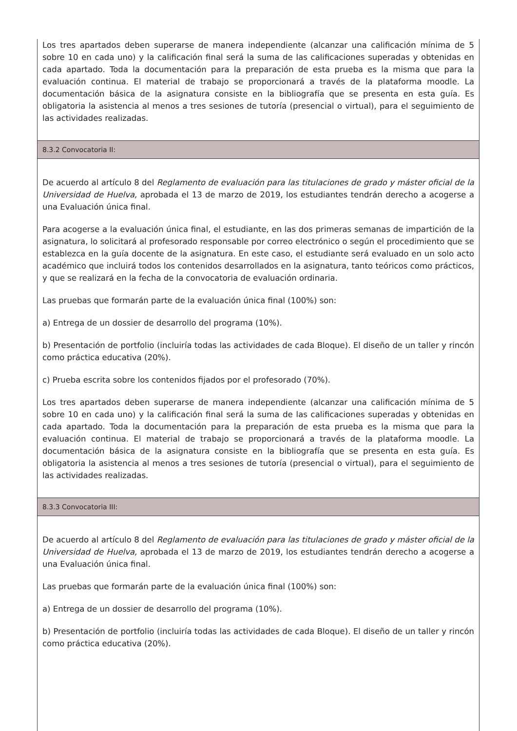Los tres apartados deben superarse de manera independiente (alcanzar una calificación mínima de 5 sobre 10 en cada uno) y la calificación final será la suma de las calificaciones superadas y obtenidas en cada apartado. Toda la documentación para la preparación de esta prueba es la misma que para la evaluación continua. El material de trabajo se proporcionará a través de la plataforma moodle. La documentación básica de la asignatura consiste en la bibliografía que se presenta en esta guía. Es obligatoria la asistencia al menos a tres sesiones de tutoría (presencial o virtual), para el seguimiento de las actividades realizadas.
8.3.2 Convocatoria II:
De acuerdo al artículo 8 del Reglamento de evaluación para las titulaciones de grado y máster oficial de la Universidad de Huelva, aprobada el 13 de marzo de 2019, los estudiantes tendrán derecho a acogerse a una Evaluación única final.
Para acogerse a la evaluación única final, el estudiante, en las dos primeras semanas de impartición de la asignatura, lo solicitará al profesorado responsable por correo electrónico o según el procedimiento que se establezca en la guía docente de la asignatura. En este caso, el estudiante será evaluado en un solo acto académico que incluirá todos los contenidos desarrollados en la asignatura, tanto teóricos como prácticos, y que se realizará en la fecha de la convocatoria de evaluación ordinaria.
Las pruebas que formarán parte de la evaluación única final (100%) son:
a) Entrega de un dossier de desarrollo del programa (10%).
b) Presentación de portfolio (incluiría todas las actividades de cada Bloque). El diseño de un taller y rincón como práctica educativa (20%).
c) Prueba escrita sobre los contenidos fijados por el profesorado (70%).
Los tres apartados deben superarse de manera independiente (alcanzar una calificación mínima de 5 sobre 10 en cada uno) y la calificación final será la suma de las calificaciones superadas y obtenidas en cada apartado. Toda la documentación para la preparación de esta prueba es la misma que para la evaluación continua. El material de trabajo se proporcionará a través de la plataforma moodle. La documentación básica de la asignatura consiste en la bibliografía que se presenta en esta guía. Es obligatoria la asistencia al menos a tres sesiones de tutoría (presencial o virtual), para el seguimiento de las actividades realizadas.
8.3.3 Convocatoria III:
De acuerdo al artículo 8 del Reglamento de evaluación para las titulaciones de grado y máster oficial de la Universidad de Huelva, aprobada el 13 de marzo de 2019, los estudiantes tendrán derecho a acogerse a una Evaluación única final.
Las pruebas que formarán parte de la evaluación única final (100%) son:
a) Entrega de un dossier de desarrollo del programa (10%).
b) Presentación de portfolio (incluiría todas las actividades de cada Bloque). El diseño de un taller y rincón como práctica educativa (20%).